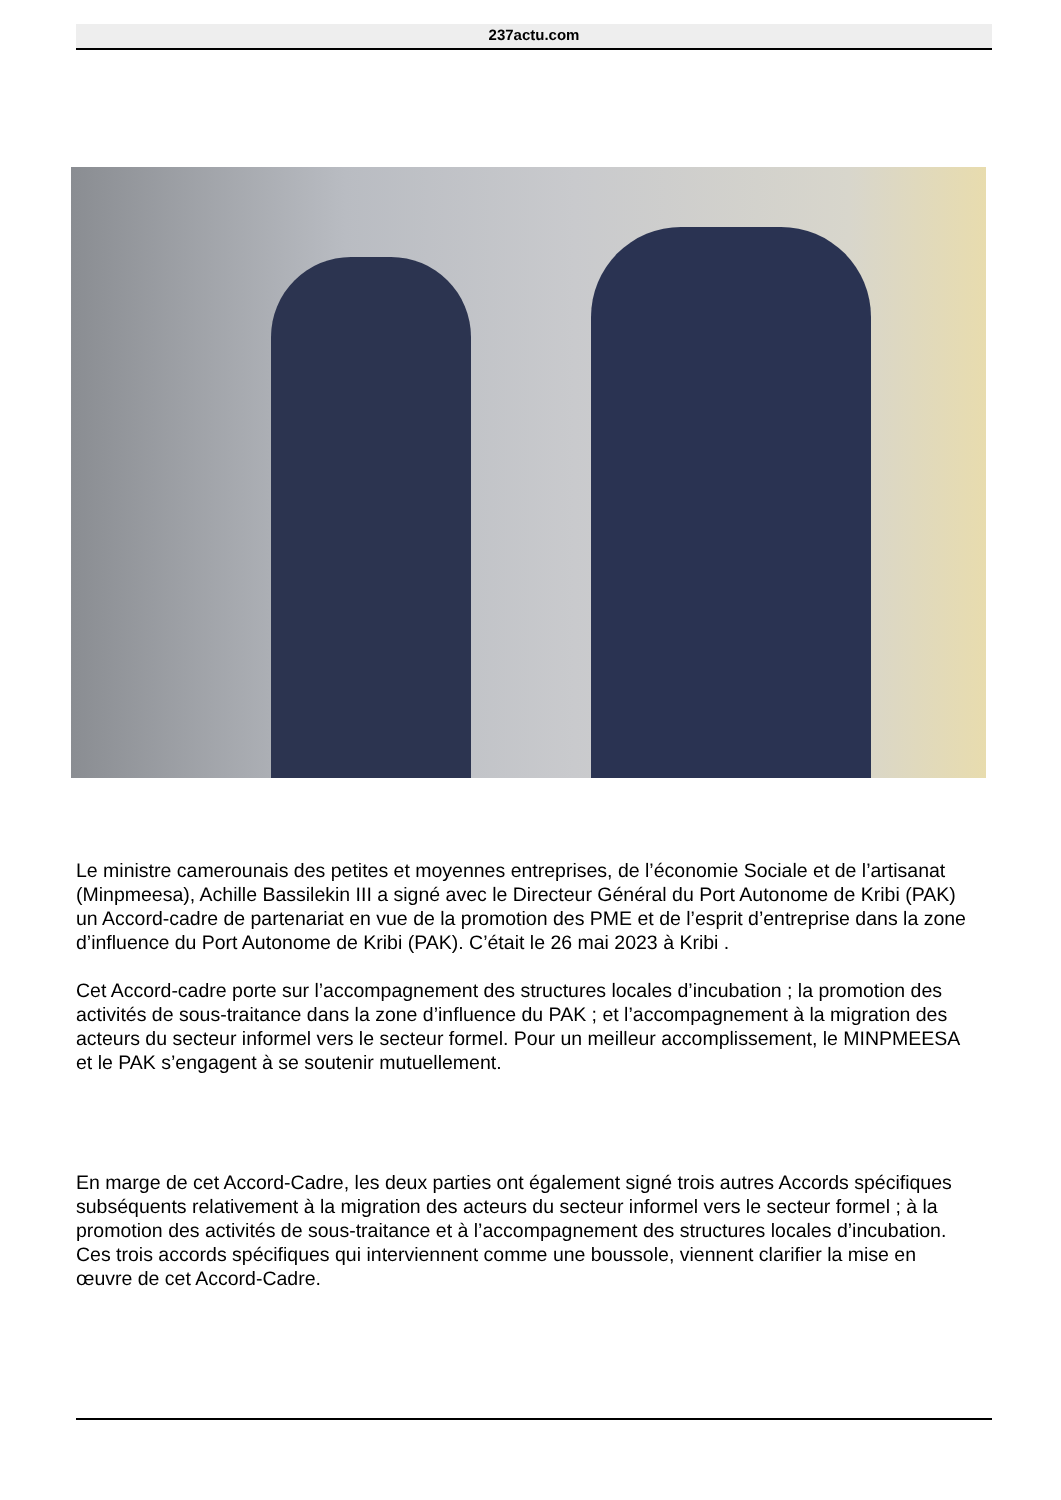237actu.com
Le ministre camerounais des petites et moyennes entreprises, de l’économie Sociale et de l’artisanat (Minpmeesa), Achille Bassilekin III a signé avec le Directeur Général du Port Autonome de Kribi (PAK) un Accord-cadre de partenariat en vue de la promotion des PME et de l’esprit d’entreprise dans la zone d’influence du Port Autonome de Kribi (PAK). C’était le 26 mai 2023 à Kribi .
Cet Accord-cadre porte sur l’accompagnement des structures locales d’incubation ; la promotion des activités de sous-traitance dans la zone d’influence du PAK ; et l’accompagnement à la migration des acteurs du secteur informel vers le secteur formel. Pour un meilleur accomplissement, le MINPMEESA et le PAK s’engagent à se soutenir mutuellement.
En marge de cet Accord-Cadre, les deux parties ont également signé trois autres Accords spécifiques subséquents relativement à la migration des acteurs du secteur informel vers le secteur formel ; à la promotion des activités de sous-traitance et à l’accompagnement des structures locales d’incubation. Ces trois accords spécifiques qui interviennent comme une boussole, viennent clarifier la mise en œuvre de cet Accord-Cadre.